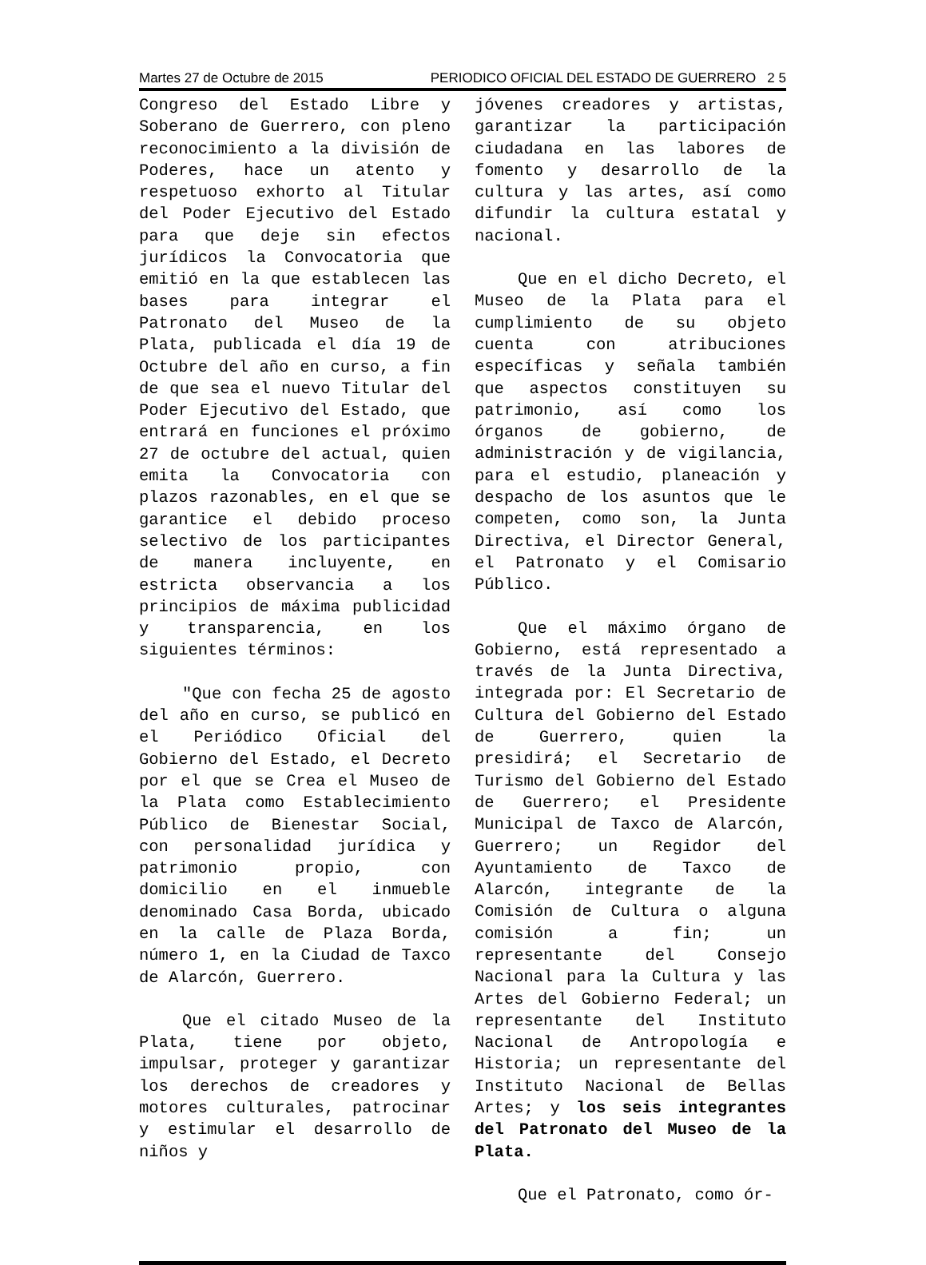Martes 27 de Octubre de 2015 PERIODICO OFICIAL DEL ESTADO DE GUERRERO 2 5
Congreso del Estado Libre y Soberano de Guerrero, con pleno reconocimiento a la división de Poderes, hace un atento y respetuoso exhorto al Titular del Poder Ejecutivo del Estado para que deje sin efectos jurídicos la Convocatoria que emitió en la que establecen las bases para integrar el Patronato del Museo de la Plata, publicada el día 19 de Octubre del año en curso, a fin de que sea el nuevo Titular del Poder Ejecutivo del Estado, que entrará en funciones el próximo 27 de octubre del actual, quien emita la Convocatoria con plazos razonables, en el que se garantice el debido proceso selectivo de los participantes de manera incluyente, en estricta observancia a los principios de máxima publicidad y transparencia, en los siguientes términos:
"Que con fecha 25 de agosto del año en curso, se publicó en el Periódico Oficial del Gobierno del Estado, el Decreto por el que se Crea el Museo de la Plata como Establecimiento Público de Bienestar Social, con personalidad jurídica y patrimonio propio, con domicilio en el inmueble denominado Casa Borda, ubicado en la calle de Plaza Borda, número 1, en la Ciudad de Taxco de Alarcón, Guerrero.
Que el citado Museo de la Plata, tiene por objeto, impulsar, proteger y garantizar los derechos de creadores y motores culturales, patrocinar y estimular el desarrollo de niños y
jóvenes creadores y artistas, garantizar la participación ciudadana en las labores de fomento y desarrollo de la cultura y las artes, así como difundir la cultura estatal y nacional.
Que en el dicho Decreto, el Museo de la Plata para el cumplimiento de su objeto cuenta con atribuciones específicas y señala también que aspectos constituyen su patrimonio, así como los órganos de gobierno, de administración y de vigilancia, para el estudio, planeación y despacho de los asuntos que le competen, como son, la Junta Directiva, el Director General, el Patronato y el Comisario Público.
Que el máximo órgano de Gobierno, está representado a través de la Junta Directiva, integrada por: El Secretario de Cultura del Gobierno del Estado de Guerrero, quien la presidirá; el Secretario de Turismo del Gobierno del Estado de Guerrero; el Presidente Municipal de Taxco de Alarcón, Guerrero; un Regidor del Ayuntamiento de Taxco de Alarcón, integrante de la Comisión de Cultura o alguna comisión a fin; un representante del Consejo Nacional para la Cultura y las Artes del Gobierno Federal; un representante del Instituto Nacional de Antropología e Historia; un representante del Instituto Nacional de Bellas Artes; y los seis integrantes del Patronato del Museo de la Plata.
Que el Patronato, como ór-